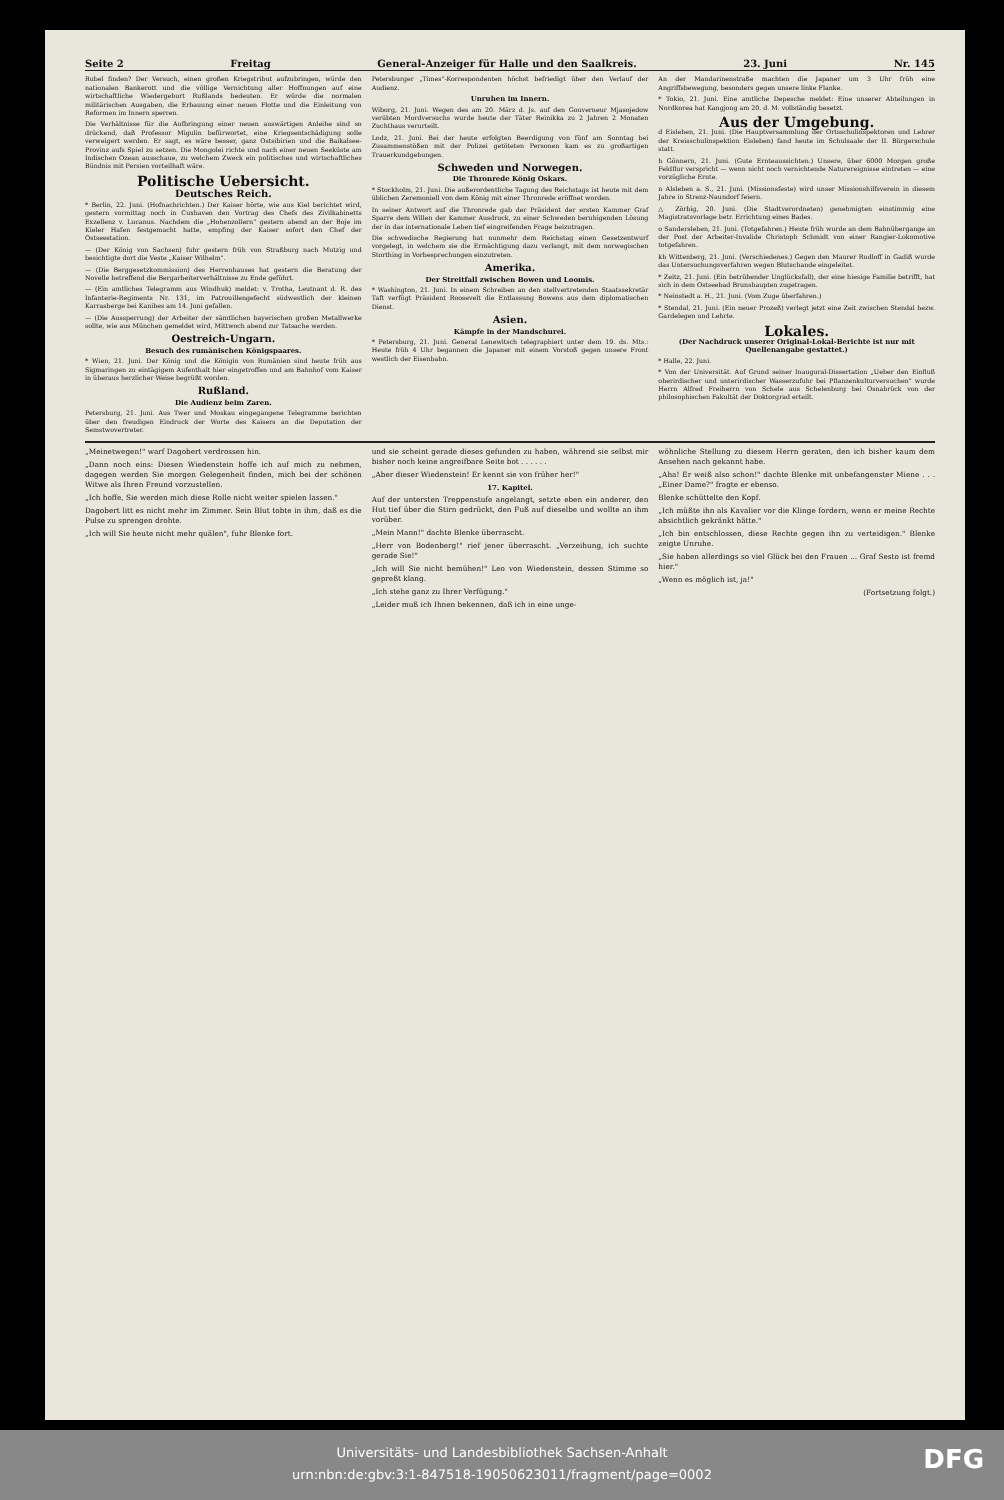Seite 2 Freitag General-Anzeiger für Halle und den Saalkreis. 23. Juni Nr. 145
Rubel finden? Der Versuch, einen großen Kriegstribut aufzubringen, würde den nationalen Bankerott und die völlige Vernichtung aller Hoffnungen auf eine wirtschaftliche Wiedergeburt Rußlands bedeuten. Er würde die normalen militärischen Ausgaben, die Erbauung einer neuen Flotte und die Einleitung von Reformen im Innern sperren.
Die Verhältnisse für die Aufbringung einer neuen auswärtigen Anleihe sind so drückend, daß Professor Migulin befürwortet, eine Kriegsentschädigung solle verweigert werden. Er sagt, es wäre besser, ganz Ostsibirien und die Baikalsee-Provinz aufs Spiel zu setzen. Die Mongolei richte und nach einer neuen Seeküste am Indischen Ozean ausschaue, zu welchem Zweck ein politisches und wirtschaftliches Bündnis mit Persien vorteilhaft wäre.
Politische Uebersicht.
Deutsches Reich.
* Berlin, 22. Juni. (Hofnachrichten.) Der Kaiser hörte, wie aus Kiel berichtet wird, gestern vormittag noch in Cuxhaven den Vortrag des Chefs des Zivilkabinetts Exzellenz v. Lucanus. Nachdem die „Hohenzollern" gestern abend an der Boje im Kieler Hafen festgemacht hatte, empfing der Kaiser sofort den Chef der Ostseestation.
— (Der König von Sachsen) fuhr gestern früh von Straßburg nach Mutzig und besichtigte dort die Veste „Kaiser Wilhelm".
— (Die Berggesetzkommission) des Herrenhauses hat gestern die Beratung der Novelle betreffend die Bergarbeiterverhältnisse zu Ende geführt.
— (Ein amtliches Telegramm aus Windhuk) meldet: v. Trotha, Leutnant d. R. des Infanterie-Regiments Nr. 131, im Patrouillengefecht südwestlich der kleinen Karrasberge bei Kanibes am 14. Juni gefallen.
— (Die Aussperrung) der Arbeiter der sämtlichen bayerischen großen Metallwerke sollte, wie aus München gemeldet wird, Mittwoch abend zur Tatsache werden.
Oestreich-Ungarn.
Besuch des rumänischen Königspaares.
* Wien, 21. Juni. Der König und die Königin von Rumänien sind heute früh aus Sigmaringen zu eintägigem Aufenthalt hier eingetroffen und am Bahnhof vom Kaiser in überaus herzlicher Weise begrüßt worden.
Rußland.
Die Audienz beim Zaren.
Petersburg, 21. Juni. Aus Twer und Moskau eingegangene Telegramme berichten über den freudigen Eindruck der Worte des Kaisers an die Deputation der Semstwovertreter.
Petersburger „Times"-Korrespondenten höchst befriedigt über den Verlauf der Audienz.
Unruhen im Innern.
Wiborg, 21. Juni. Wegen des am 20. März d. Js. auf den Gouverneur Mjasojedow verübten Mordversuchs wurde heute der Täter Reinikka zu 2 Jahren 2 Monaten Zuchthaus verurteilt.
Lodz, 21. Juni. Bei der heute erfolgten Beerdigung von fünf am Sonntag bei Zusammenstößen mit der Polizei getöteten Personen kam es zu großartigen Trauerkundgebungen.
Schweden und Norwegen.
Die Thronrede König Oskars.
* Stockholm, 21. Juni. Die außerordentliche Tagung des Reichstags ist heute mit dem üblichen Zeremoniell von dem König mit einer Thronrede eröffnet worden.
In seiner Antwort auf die Thronrede gab der Präsident der ersten Kammer Graf Sparre dem Willen der Kammer Ausdruck, zu einer Schweden beruhigenden Lösung der in das internationale Leben tief eingreifenden Frage beizutragen.
Die schwedische Regierung hat nunmehr dem Reichstag einen Gesetzentwurf vorgelegt, in welchem sie die Ermächtigung dazu verlangt, mit dem norwegischen Storthing in Vorbesprechungen einzutreten.
Amerika.
Der Streitfall zwischen Bowen und Loomis.
* Washington, 21. Juni. In einem Schreiben an den stellvertretenden Staatssekretär Taft verfügt Präsident Roosevelt die Entlassung Bowens aus dem diplomatischen Dienst.
Asien.
Kämpfe in der Mandschurei.
* Petersburg, 21. Juni. General Lenewitsch telegraphiert unter dem 19. ds. Mts.: Heute früh 4 Uhr begannen die Japaner mit einem Vorstoß gegen unsere Front westlich der Eisenbahn.
An der Mandarinenstraße machten die Japaner um 3 Uhr früh eine Angriffsbewegung, besonders gegen unsere linke Flanke.
* Tokio, 21. Juni. Eine amtliche Depesche meldet: Eine unserer Abteilungen in Nordkorea hat Kangjong am 20. d. M. vollständig besetzt.
Aus der Umgebung.
d Eisleben, 21. Juni. (Die Hauptversammlung der Ortsschulinspektoren und Lehrer der Kreisschulinspektion Eisleben) fand heute im Schulsaale der II. Bürgerschule statt.
h Gönnern, 21. Juni. (Gute Ernteaussichten.) Unsere, über 6000 Morgen große Feldflur verspricht — wenn nicht noch vernichtende Naturereignisse eintreten — eine vorzügliche Ernte.
n Alsleben a. S., 21. Juni. (Missionsfeste) wird unser Missionshilfsverein in diesem Jahre in Strenz-Naundorf feiern.
△ Zörbig, 20. Juni. (Die Stadtverordneten) genehmigten einstimmig eine Magistratsvorlage betr. Errichtung eines Bades.
o Sandersleben, 21. Juni. (Totgefahren.) Heute früh wurde an dem Bahnübergange an der Post der Arbeiter-Invalide Christoph Schmidt von einer Rangier-Lokomotive totgefahren.
kb Wittenberg, 21. Juni. (Verschiedenes.) Gegen den Maurer Rudloff in Gadiß wurde das Untersuchungsverfahren wegen Blutschande eingeleitet.
* Zeitz, 21. Juni. (Ein betrübender Unglücksfall), der eine hiesige Familie betrifft, hat sich in dem Ostseebad Brunshaupten zugetragen.
* Neinstedt a. H., 21. Juni. (Vom Zuge überfahren.)
* Stendal, 21. Juni. (Ein neuer Prozeß) verlegt jetzt eine Zeit zwischen Stendal bezw. Gardelegen und Lehrte.
Lokales.
(Der Nachdruck unserer Original-Lokal-Berichte ist nur mit Quellenangabe gestattet.)
* Halle, 22. Juni.
* Von der Universität. Auf Grund seiner Inaugural-Dissertation „Ueber den Einfluß oberirdischer und unterirdischer Wasserzufuhr bei Pflanzenkulturversuchen" wurde Herrn Alfred Freiherrn von Schele aus Schelenburg bei Osnabrück von der philosophischen Fakultät der Doktorgrad erteilt.
„Meinetwegen!" warf Dagobert verdrossen hin.
„Dann noch eins: Diesen Wiedenstein hoffe ich auf mich zu nehmen, dagegen werden Sie morgen Gelegenheit finden, mich bei der schönen Witwe als Ihren Freund vorzustellen.
„Ich hoffe, Sie werden mich diese Rolle nicht weiter spielen lassen."
Dagobert litt es nicht mehr im Zimmer. Sein Blut tobte in ihm, daß es die Pulse zu sprengen drohte.
„Ich will Sie heute nicht mehr quälen", fuhr Blenke fort.
und sie scheint gerade dieses gefunden zu haben, während sie selbst mir bisher noch keine angreifbare Seite bot . . . . . .
„Aber dieser Wiedenstein! Er kennt sie von früher her!"
17. Kapitel.
Auf der untersten Treppenstufe angelangt, setzte eben ein anderer, den Hut tief über die Stirn gedrückt, den Fuß auf dieselbe und wollte an ihm vorüber.
„Mein Mann!" dachte Blenke überrascht.
„Herr von Bodenberg!" rief jener überrascht. „Verzeihung, ich suchte gerade Sie!"
„Ich will Sie nicht bemühen!" Leo von Wiedenstein, dessen Stimme so gepreßt klang.
„Ich stehe ganz zu Ihrer Verfügung."
„Leider muß ich Ihnen bekennen, daß ich in eine unge-
wöhnliche Stellung zu diesem Herrn geraten, den ich bisher kaum dem Ansehen nach gekannt habe.
„Aha! Er weiß also schon!" dachte Blenke mit unbefangenster Miene . . . „Einer Dame?" fragte er ebenso.
Blenke schüttelte den Kopf.
„Ich müßte ihn als Kavalier vor die Klinge fordern, wenn er meine Rechte absichtlich gekränkt hätte."
„Ich bin entschlossen, diese Rechte gegen ihn zu verteidigen." Blenke zeigte Unruhe.
„Sie haben allerdings so viel Glück bei den Frauen ... Graf Sesto ist fremd hier."
„Wenn es möglich ist, ja!"
(Fortsetzung folgt.)
Universitäts- und Landesbibliothek Sachsen-Anhalt
urn:nbn:de:gbv:3:1-847518-19050623011/fragment/page=0002
DFG